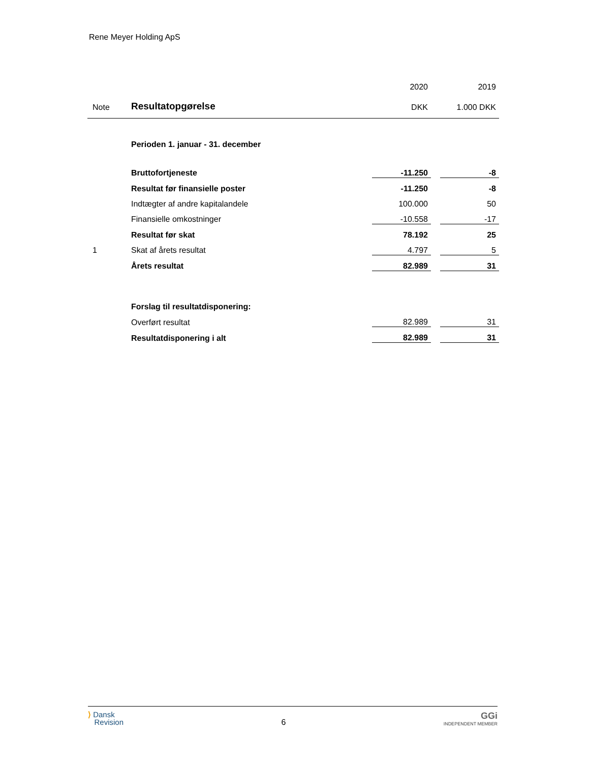Rene Meyer Holding ApS
| | | 2020 | | 2019 |
| Note | Resultatopgørelse | DKK | | 1.000 DKK |
| | Perioden 1. januar - 31. december | | | |
| | Bruttofortjeneste | -11.250 | | -8 |
| | Resultat før finansielle poster | -11.250 | | -8 |
| | Indtægter af andre kapitalandele | 100.000 | | 50 |
| | Finansielle omkostninger | -10.558 | | -17 |
| | Resultat før skat | 78.192 | | 25 |
| 1 | Skat af årets resultat | 4.797 | | 5 |
| | Årets resultat | 82.989 | | 31 |
| | Forslag til resultatdisponering: | | | |
| | Overført resultat | 82.989 | | 31 |
| | Resultatdisponering i alt | 82.989 | | 31 |
⟩ Dansk
Revision
6
GGi
INDEPENDENT MEMBER